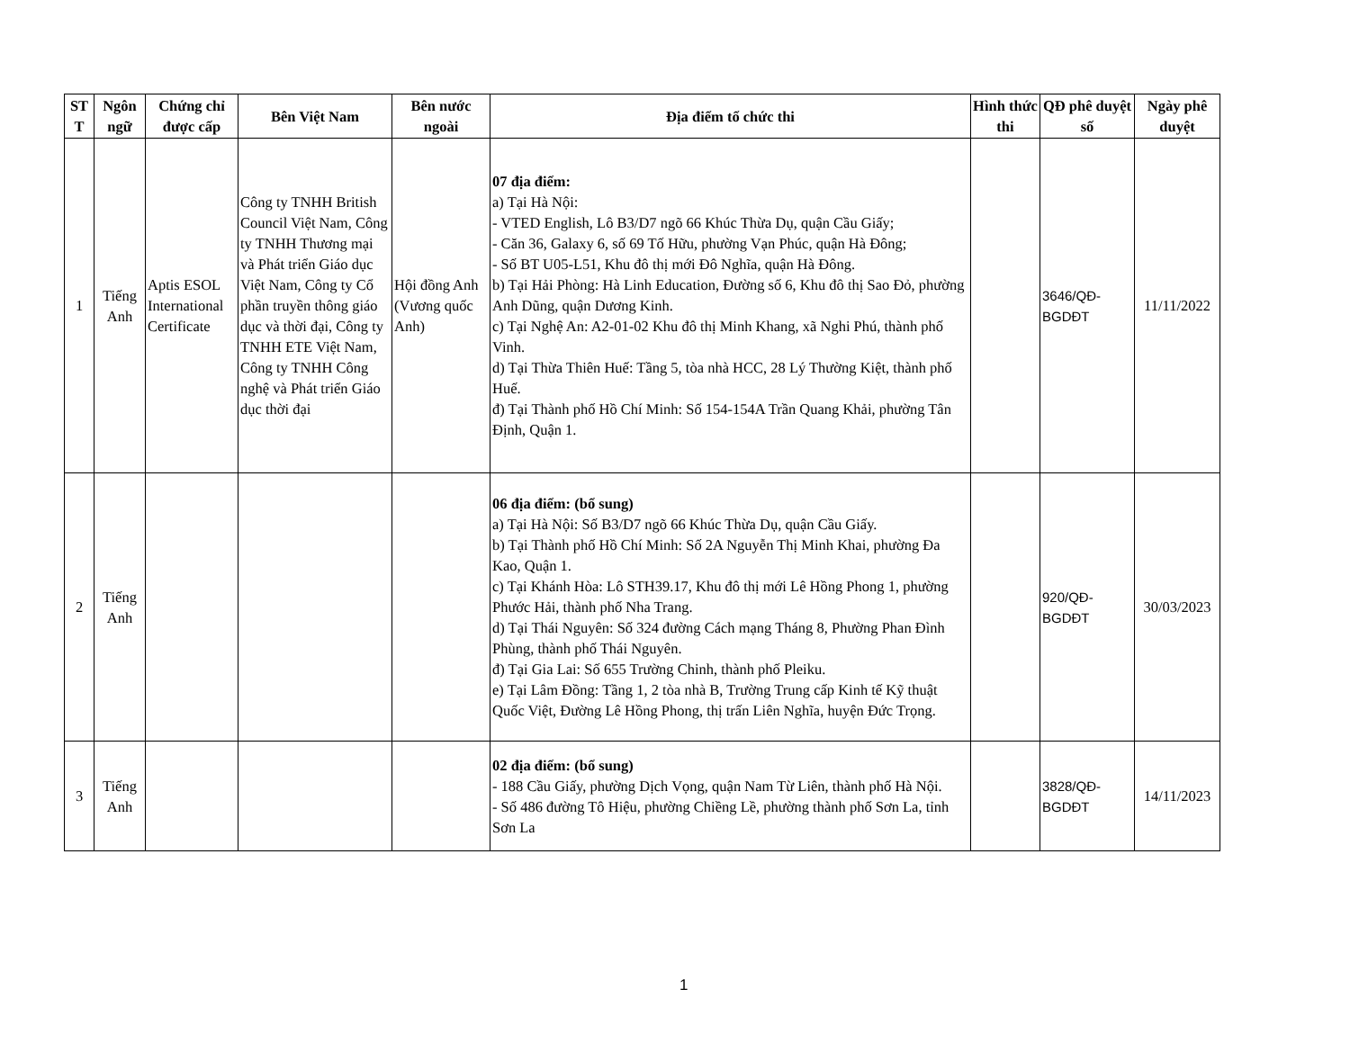| ST T | Ngôn ngữ | Chứng chỉ được cấp | Bên Việt Nam | Bên nước ngoài | Địa điểm tổ chức thi | Hình thức thi | QĐ phê duyệt số | Ngày phê duyệt |
| --- | --- | --- | --- | --- | --- | --- | --- | --- |
| 1 | Tiếng Anh | Aptis ESOL International Certificate | Công ty TNHH British Council Việt Nam, Công ty TNHH Thương mại và Phát triển Giáo dục Việt Nam, Công ty Cổ phần truyền thông giáo dục và thời đại, Công ty TNHH ETE Việt Nam, Công ty TNHH Công nghệ và Phát triển Giáo dục thời đại | Hội đồng Anh (Vương quốc Anh) | 07 địa điểm: a) Tại Hà Nội: - VTED English, Lô B3/D7 ngõ 66 Khúc Thừa Dụ, quận Cầu Giấy; - Căn 36, Galaxy 6, số 69 Tố Hữu, phường Vạn Phúc, quận Hà Đông; - Số BT U05-L51, Khu đô thị mới Đô Nghĩa, quận Hà Đông. b) Tại Hải Phòng: Hà Linh Education, Đường số 6, Khu đô thị Sao Đỏ, phường Anh Dũng, quận Dương Kinh. c) Tại Nghệ An: A2-01-02 Khu đô thị Minh Khang, xã Nghi Phú, thành phố Vinh. d) Tại Thừa Thiên Huế: Tầng 5, tòa nhà HCC, 28 Lý Thường Kiệt, thành phố Huế. đ) Tại Thành phố Hồ Chí Minh: Số 154-154A Trần Quang Khải, phường Tân Định, Quận 1. | | 3646/QĐ-BGDĐT | 11/11/2022 |
| 2 | Tiếng Anh | | | | 06 địa điểm: (bổ sung) a) Tại Hà Nội: Số B3/D7 ngõ 66 Khúc Thừa Dụ, quận Cầu Giấy. b) Tại Thành phố Hồ Chí Minh: Số 2A Nguyễn Thị Minh Khai, phường Đa Kao, Quận 1. c) Tại Khánh Hòa: Lô STH39.17, Khu đô thị mới Lê Hồng Phong 1, phường Phước Hải, thành phố Nha Trang. d) Tại Thái Nguyên: Số 324 đường Cách mạng Tháng 8, Phường Phan Đình Phùng, thành phố Thái Nguyên. đ) Tại Gia Lai: Số 655 Trường Chinh, thành phố Pleiku. e) Tại Lâm Đồng: Tầng 1, 2 tòa nhà B, Trường Trung cấp Kinh tế Kỹ thuật Quốc Việt, Đường Lê Hồng Phong, thị trấn Liên Nghĩa, huyện Đức Trọng. | | 920/QĐ-BGDĐT | 30/03/2023 |
| 3 | Tiếng Anh | | | | 02 địa điểm: (bổ sung) - 188 Cầu Giấy, phường Dịch Vọng, quận Nam Từ Liên, thành phố Hà Nội. - Số 486 đường Tô Hiệu, phường Chiềng Lề, phường thành phố Sơn La, tỉnh Sơn La | | 3828/QĐ-BGDĐT | 14/11/2023 |
1